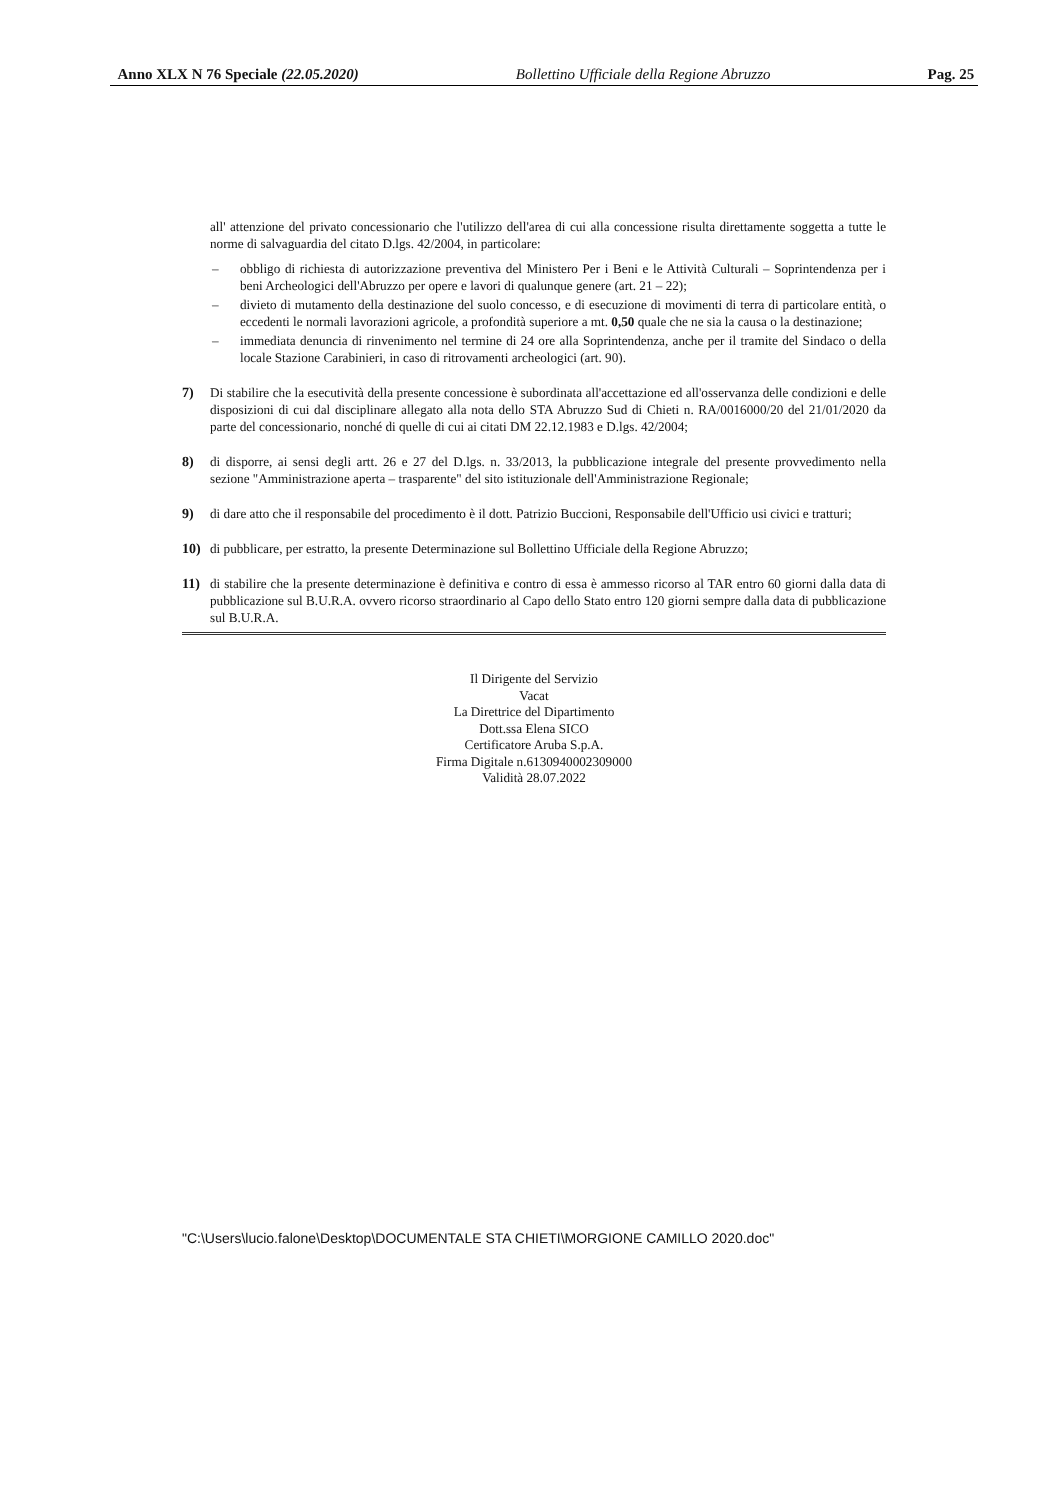Anno XLX N 76 Speciale (22.05.2020) Bollettino Ufficiale della Regione Abruzzo Pag. 25
all' attenzione del privato concessionario che l'utilizzo dell'area di cui alla concessione risulta direttamente soggetta a tutte le norme di salvaguardia del citato D.lgs. 42/2004, in particolare:
– obbligo di richiesta di autorizzazione preventiva del Ministero Per i Beni e le Attività Culturali – Soprintendenza per i beni Archeologici dell'Abruzzo per opere e lavori di qualunque genere (art. 21 – 22);
– divieto di mutamento della destinazione del suolo concesso, e di esecuzione di movimenti di terra di particolare entità, o eccedenti le normali lavorazioni agricole, a profondità superiore a mt. 0,50 quale che ne sia la causa o la destinazione;
– immediata denuncia di rinvenimento nel termine di 24 ore alla Soprintendenza, anche per il tramite del Sindaco o della locale Stazione Carabinieri, in caso di ritrovamenti archeologici (art. 90).
7) Di stabilire che la esecutività della presente concessione è subordinata all'accettazione ed all'osservanza delle condizioni e delle disposizioni di cui dal disciplinare allegato alla nota dello STA Abruzzo Sud di Chieti n. RA/0016000/20 del 21/01/2020 da parte del concessionario, nonché di quelle di cui ai citati DM 22.12.1983 e D.lgs. 42/2004;
8) di disporre, ai sensi degli artt. 26 e 27 del D.lgs. n. 33/2013, la pubblicazione integrale del presente provvedimento nella sezione "Amministrazione aperta – trasparente" del sito istituzionale dell'Amministrazione Regionale;
9) di dare atto che il responsabile del procedimento è il dott. Patrizio Buccioni, Responsabile dell'Ufficio usi civici e tratturi;
10) di pubblicare, per estratto, la presente Determinazione sul Bollettino Ufficiale della Regione Abruzzo;
11) di stabilire che la presente determinazione è definitiva e contro di essa è ammesso ricorso al TAR entro 60 giorni dalla data di pubblicazione sul B.U.R.A. ovvero ricorso straordinario al Capo dello Stato entro 120 giorni sempre dalla data di pubblicazione sul B.U.R.A.
Il Dirigente del Servizio
Vacat
La Direttrice del Dipartimento
Dott.ssa Elena SICO
Certificatore Aruba S.p.A.
Firma Digitale n.6130940002309000
Validità 28.07.2022
"C:\Users\lucio.falone\Desktop\DOCUMENTALE STA CHIETI\MORGIONE CAMILLO 2020.doc"